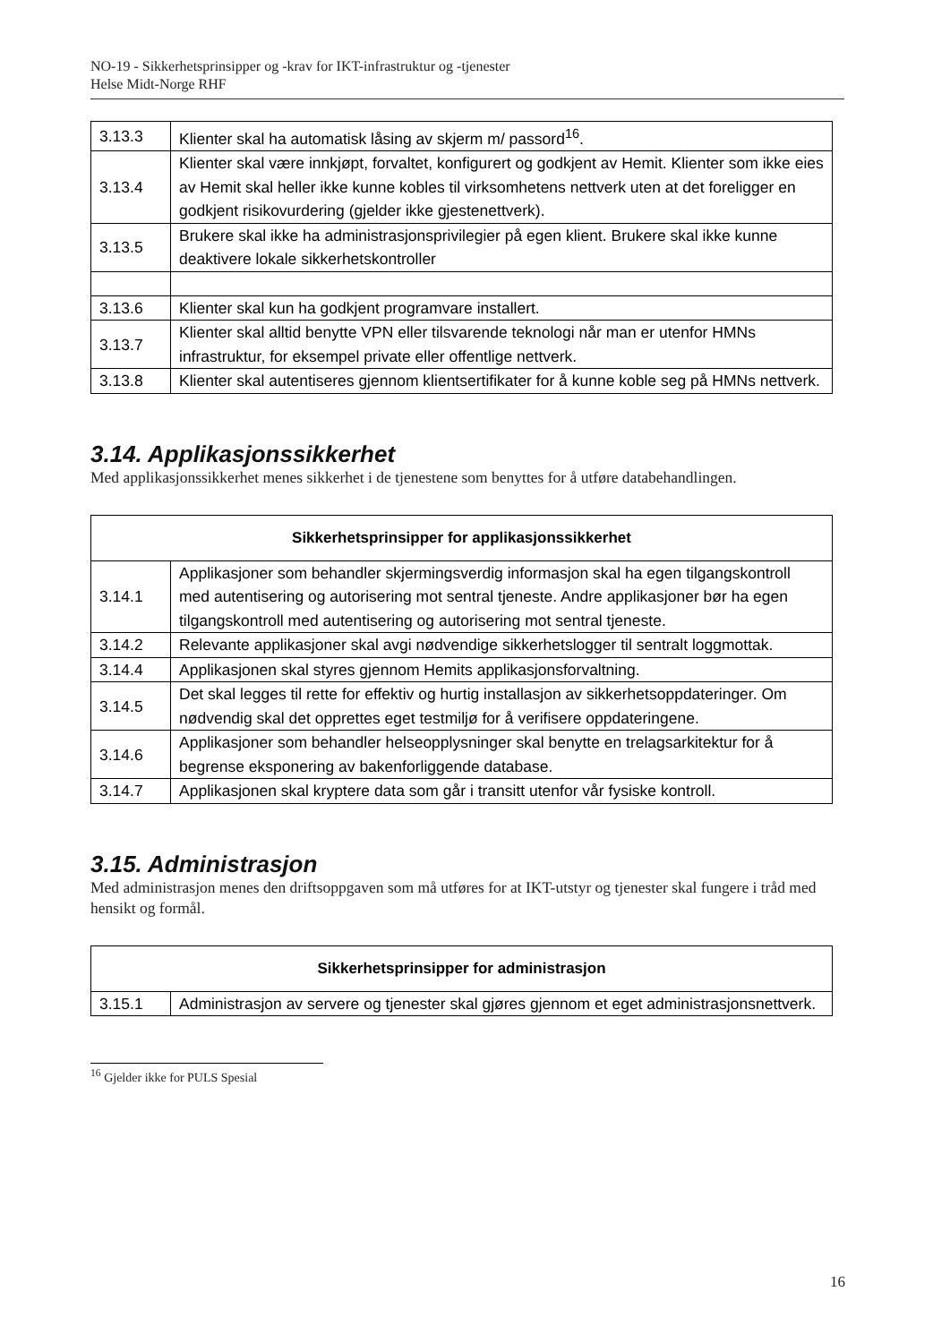NO-19 - Sikkerhetsprinsipper og -krav for IKT-infrastruktur og -tjenester
Helse Midt-Norge RHF
| 3.13.3 | Klienter skal ha automatisk låsing av skjerm m/ passord<sup>16</sup>. |
| 3.13.4 | Klienter skal være innkjøpt, forvaltet, konfigurert og godkjent av Hemit. Klienter som ikke eies av Hemit skal heller ikke kunne kobles til virksomhetens nettverk uten at det foreligger en godkjent risikovurdering (gjelder ikke gjestenettverk). |
| 3.13.5 | Brukere skal ikke ha administrasjonsprivilegier på egen klient. Brukere skal ikke kunne deaktivere lokale sikkerhetskontroller |
| 3.13.6 | Klienter skal kun ha godkjent programvare installert. |
| 3.13.7 | Klienter skal alltid benytte VPN eller tilsvarende teknologi når man er utenfor HMNs infrastruktur, for eksempel private eller offentlige nettverk. |
| 3.13.8 | Klienter skal autentiseres gjennom klientsertifikater for å kunne koble seg på HMNs nettverk. |
3.14. Applikasjonssikkerhet
Med applikasjonssikkerhet menes sikkerhet i de tjenestene som benyttes for å utføre databehandlingen.
| Sikkerhetsprinsipper for applikasjonssikkerhet | |
| --- | --- |
| 3.14.1 | Applikasjoner som behandler skjermingsverdig informasjon skal ha egen tilgangskontroll med autentisering og autorisering mot sentral tjeneste. Andre applikasjoner bør ha egen tilgangskontroll med autentisering og autorisering mot sentral tjeneste. |
| 3.14.2 | Relevante applikasjoner skal avgi nødvendige sikkerhetslogger til sentralt loggmottak. |
| 3.14.4 | Applikasjonen skal styres gjennom Hemits applikasjonsforvaltning. |
| 3.14.5 | Det skal legges til rette for effektiv og hurtig installasjon av sikkerhetsoppdateringer. Om nødvendig skal det opprettes eget testmiljø for å verifisere oppdateringene. |
| 3.14.6 | Applikasjoner som behandler helseopplysninger skal benytte en trelagsarkitektur for å begrense eksponering av bakenforliggende database. |
| 3.14.7 | Applikasjonen skal kryptere data som går i transitt utenfor vår fysiske kontroll. |
3.15. Administrasjon
Med administrasjon menes den driftsoppgaven som må utføres for at IKT-utstyr og tjenester skal fungere i tråd med hensikt og formål.
| Sikkerhetsprinsipper for administrasjon | |
| --- | --- |
| 3.15.1 | Administrasjon av servere og tjenester skal gjøres gjennom et eget administrasjonsnettverk. |
<sup>16</sup> Gjelder ikke for PULS Spesial
16